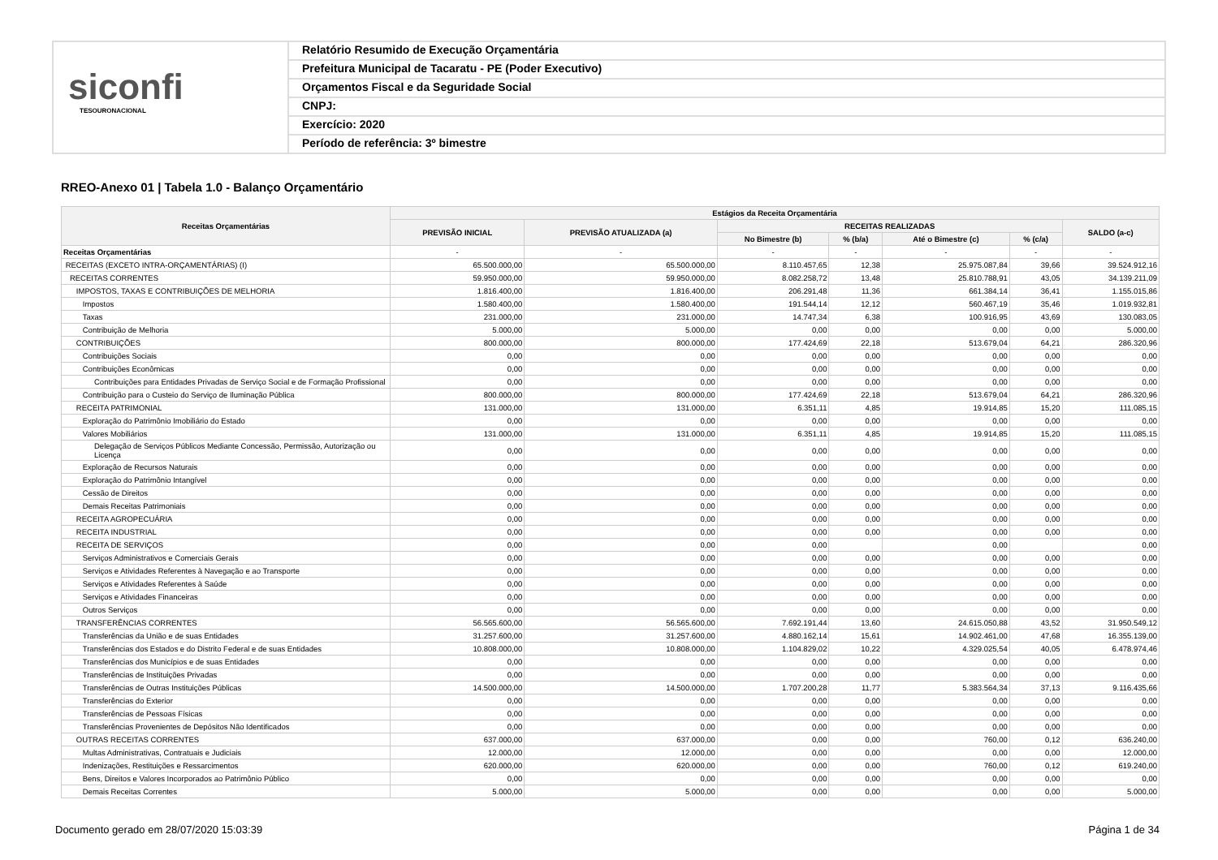siconfi
TESOURONACIONAL
Relatório Resumido de Execução Orçamentária
Prefeitura Municipal de Tacaratu - PE (Poder Executivo)
Orçamentos Fiscal e da Seguridade Social
CNPJ:
Exercício: 2020
Período de referência: 3º bimestre
RREO-Anexo 01 | Tabela 1.0 - Balanço Orçamentário
| Receitas Orçamentárias | Estágios da Receita Orçamentária | | | | | | |
| --- | --- | --- | --- | --- | --- | --- | --- |
| | PREVISÃO INICIAL | PREVISÃO ATUALIZADA (a) | RECEITAS REALIZADAS | | | | SALDO (a-c) |
| | | | No Bimestre (b) | % (b/a) | Até o Bimestre (c) | % (c/a) | |
| Receitas Orçamentárias | - | - | - | - | - | - | - |
| RECEITAS (EXCETO INTRA-ORÇAMENTÁRIAS) (I) | 65.500.000,00 | 65.500.000,00 | 8.110.457,65 | 12,38 | 25.975.087,84 | 39,66 | 39.524.912,16 |
| RECEITAS CORRENTES | 59.950.000,00 | 59.950.000,00 | 8.082.258,72 | 13,48 | 25.810.788,91 | 43,05 | 34.139.211,09 |
| IMPOSTOS, TAXAS E CONTRIBUIÇÕES DE MELHORIA | 1.816.400,00 | 1.816.400,00 | 206.291,48 | 11,36 | 661.384,14 | 36,41 | 1.155.015,86 |
| Impostos | 1.580.400,00 | 1.580.400,00 | 191.544,14 | 12,12 | 560.467,19 | 35,46 | 1.019.932,81 |
| Taxas | 231.000,00 | 231.000,00 | 14.747,34 | 6,38 | 100.916,95 | 43,69 | 130.083,05 |
| Contribuição de Melhoria | 5.000,00 | 5.000,00 | 0,00 | 0,00 | 0,00 | 0,00 | 5.000,00 |
| CONTRIBUIÇÕES | 800.000,00 | 800.000,00 | 177.424,69 | 22,18 | 513.679,04 | 64,21 | 286.320,96 |
| Contribuições Sociais | 0,00 | 0,00 | 0,00 | 0,00 | 0,00 | 0,00 | 0,00 |
| Contribuições Econômicas | 0,00 | 0,00 | 0,00 | 0,00 | 0,00 | 0,00 | 0,00 |
| Contribuições para Entidades Privadas de Serviço Social e de Formação Profissional | 0,00 | 0,00 | 0,00 | 0,00 | 0,00 | 0,00 | 0,00 |
| Contribuição para o Custeio do Serviço de Iluminação Pública | 800.000,00 | 800.000,00 | 177.424,69 | 22,18 | 513.679,04 | 64,21 | 286.320,96 |
| RECEITA PATRIMONIAL | 131.000,00 | 131.000,00 | 6.351,11 | 4,85 | 19.914,85 | 15,20 | 111.085,15 |
| Exploração do Patrimônio Imobiliário do Estado | 0,00 | 0,00 | 0,00 | 0,00 | 0,00 | 0,00 | 0,00 |
| Valores Mobiliários | 131.000,00 | 131.000,00 | 6.351,11 | 4,85 | 19.914,85 | 15,20 | 111.085,15 |
| Delegação de Serviços Públicos Mediante Concessão, Permissão, Autorização ou Licença | 0,00 | 0,00 | 0,00 | 0,00 | 0,00 | 0,00 | 0,00 |
| Exploração de Recursos Naturais | 0,00 | 0,00 | 0,00 | 0,00 | 0,00 | 0,00 | 0,00 |
| Exploração do Patrimônio Intangível | 0,00 | 0,00 | 0,00 | 0,00 | 0,00 | 0,00 | 0,00 |
| Cessão de Direitos | 0,00 | 0,00 | 0,00 | 0,00 | 0,00 | 0,00 | 0,00 |
| Demais Receitas Patrimoniais | 0,00 | 0,00 | 0,00 | 0,00 | 0,00 | 0,00 | 0,00 |
| RECEITA AGROPECUÁRIA | 0,00 | 0,00 | 0,00 | 0,00 | 0,00 | 0,00 | 0,00 |
| RECEITA INDUSTRIAL | 0,00 | 0,00 | 0,00 | 0,00 | 0,00 | 0,00 | 0,00 |
| RECEITA DE SERVIÇOS | 0,00 | 0,00 | 0,00 | | 0,00 | | 0,00 |
| Serviços Administrativos e Comerciais Gerais | 0,00 | 0,00 | 0,00 | 0,00 | 0,00 | 0,00 | 0,00 |
| Serviços e Atividades Referentes à Navegação e ao Transporte | 0,00 | 0,00 | 0,00 | 0,00 | 0,00 | 0,00 | 0,00 |
| Serviços e Atividades Referentes à Saúde | 0,00 | 0,00 | 0,00 | 0,00 | 0,00 | 0,00 | 0,00 |
| Serviços e Atividades Financeiras | 0,00 | 0,00 | 0,00 | 0,00 | 0,00 | 0,00 | 0,00 |
| Outros Serviços | 0,00 | 0,00 | 0,00 | 0,00 | 0,00 | 0,00 | 0,00 |
| TRANSFERÊNCIAS CORRENTES | 56.565.600,00 | 56.565.600,00 | 7.692.191,44 | 13,60 | 24.615.050,88 | 43,52 | 31.950.549,12 |
| Transferências da União e de suas Entidades | 31.257.600,00 | 31.257.600,00 | 4.880.162,14 | 15,61 | 14.902.461,00 | 47,68 | 16.355.139,00 |
| Transferências dos Estados e do Distrito Federal e de suas Entidades | 10.808.000,00 | 10.808.000,00 | 1.104.829,02 | 10,22 | 4.329.025,54 | 40,05 | 6.478.974,46 |
| Transferências dos Municípios e de suas Entidades | 0,00 | 0,00 | 0,00 | 0,00 | 0,00 | 0,00 | 0,00 |
| Transferências de Instituições Privadas | 0,00 | 0,00 | 0,00 | 0,00 | 0,00 | 0,00 | 0,00 |
| Transferências de Outras Instituições Públicas | 14.500.000,00 | 14.500.000,00 | 1.707.200,28 | 11,77 | 5.383.564,34 | 37,13 | 9.116.435,66 |
| Transferências do Exterior | 0,00 | 0,00 | 0,00 | 0,00 | 0,00 | 0,00 | 0,00 |
| Transferências de Pessoas Físicas | 0,00 | 0,00 | 0,00 | 0,00 | 0,00 | 0,00 | 0,00 |
| Transferências Provenientes de Depósitos Não Identificados | 0,00 | 0,00 | 0,00 | 0,00 | 0,00 | 0,00 | 0,00 |
| OUTRAS RECEITAS CORRENTES | 637.000,00 | 637.000,00 | 0,00 | 0,00 | 760,00 | 0,12 | 636.240,00 |
| Multas Administrativas, Contratuais e Judiciais | 12.000,00 | 12.000,00 | 0,00 | 0,00 | 0,00 | 0,00 | 12.000,00 |
| Indenizações, Restituições e Ressarcimentos | 620.000,00 | 620.000,00 | 0,00 | 0,00 | 760,00 | 0,12 | 619.240,00 |
| Bens, Direitos e Valores Incorporados ao Patrimônio Público | 0,00 | 0,00 | 0,00 | 0,00 | 0,00 | 0,00 | 0,00 |
| Demais Receitas Correntes | 5.000,00 | 5.000,00 | 0,00 | 0,00 | 0,00 | 0,00 | 5.000,00 |
Documento gerado em 28/07/2020 15:03:39
Página 1 de 34